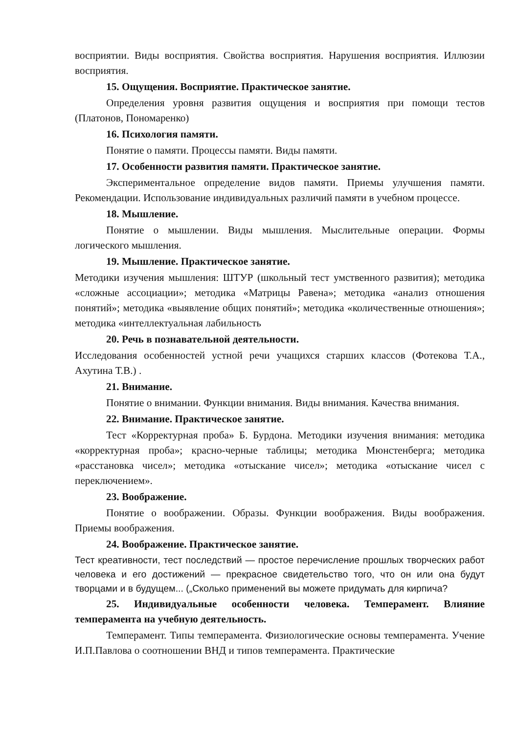восприятии. Виды восприятия. Свойства восприятия. Нарушения восприятия. Иллюзии восприятия.
15. Ощущения. Восприятие. Практическое занятие.
Определения уровня развития ощущения и восприятия при помощи тестов (Платонов, Пономаренко)
16. Психология памяти.
Понятие о памяти. Процессы памяти. Виды памяти.
17. Особенности развития памяти. Практическое занятие.
Экспериментальное определение видов памяти. Приемы улучшения памяти. Рекомендации. Использование индивидуальных различий памяти в учебном процессе.
18. Мышление.
Понятие о мышлении. Виды мышления. Мыслительные операции. Формы логического мышления.
19. Мышление. Практическое занятие.
Методики изучения мышления: ШТУР (школьный тест умственного развития); методика «сложные ассоциации»; методика «Матрицы Равена»; методика «анализ отношения понятий»; методика «выявление общих понятий»; методика «количественные отношения»; методика «интеллектуальная лабильность
20. Речь в познавательной деятельности.
Исследования особенностей устной речи учащихся старших классов (Фотекова Т.А., Ахутина Т.В.) .
21. Внимание.
Понятие о внимании. Функции внимания. Виды внимания. Качества внимания.
22. Внимание. Практическое занятие.
Тест «Корректурная проба» Б. Бурдона. Методики изучения внимания: методика «корректурная проба»; красно-черные таблицы; методика Мюнстенберга; методика «расстановка чисел»; методика «отыскание чисел»; методика «отыскание чисел с переключением».
23. Воображение.
Понятие о воображении. Образы. Функции воображения. Виды воображения. Приемы воображения.
24. Воображение. Практическое занятие.
Тест креативности, тест последствий — простое перечисление прошлых творческих работ человека и его достижений — прекрасное свидетельство того, что он или она будут творцами и в будущем... („Сколько применений вы можете придумать для кирпича?
25. Индивидуальные особенности человека. Темперамент. Влияние темперамента на учебную деятельность.
Темперамент. Типы темперамента. Физиологические основы темперамента. Учение И.П.Павлова о соотношении ВНД и типов темперамента. Практические